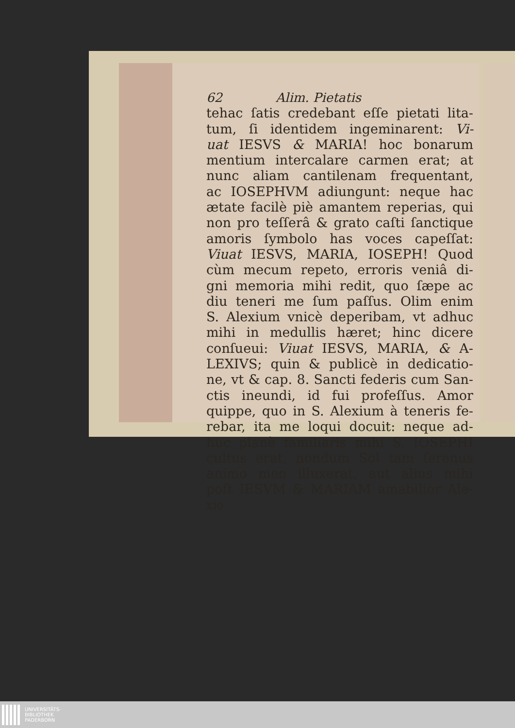62 Alim. Pietatis
tehac ſatis credebant eſſe pietati lita-
tum, ſi identidem ingeminarent: Vi-
uat IESVS & MARIA! hoc bonarum
mentium intercalare carmen erat; at
nunc aliam cantilenam frequentant,
ac IOSEPHVM adiungunt: neque hac
ætate facilè piè amantem reperias, qui
non pro teſſerâ & grato caſti ſanctique
amoris ſymbolo has voces capeſſat:
Viuat IESVS, MARIA, IOSEPH! Quod
cùm mecum repeto, erroris veniâ di-
gni memoria mihi redit, quo ſæpe ac
diu teneri me ſum paſſus. Olim enim
S. Alexium vnicè deperibam, vt adhuc
mihi in medullis hæret; hinc dicere
conſueui: Viuat IESVS, MARIA, & A-
LEXIVS; quin & publicè in dedicatio-
ne, vt & cap. 8. Sancti federis cum San-
ctis ineundi, id fui profeſſus. Amor
quippe, quo in S. Alexium à teneris fe-
rebar, ita me loqui docuit: neque ad-
huc planè familiaris mihi S. IOSEPHI
cultus erat, nondum Sol tam ſerenus
animo meo illuxerat, aut alius mihi
poſt IESVM & MARIAM amabilior Ale-
xio
UNIVERSITÄTS-
BIBLIOTHEK
PADERBORN